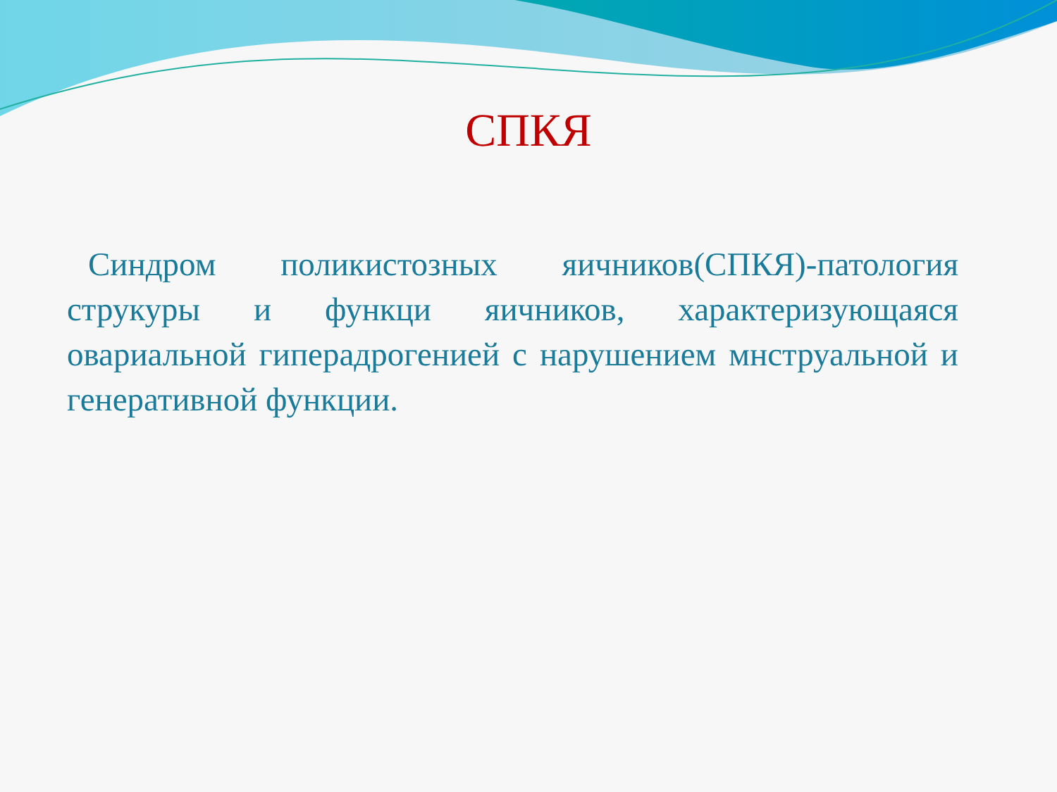СПКЯ
Синдром поликистозных яичников(СПКЯ)-патология струкуры и функци яичников, характеризующаяся овариальной гиперадрогенией с нарушением мнструальной и генеративной функции.